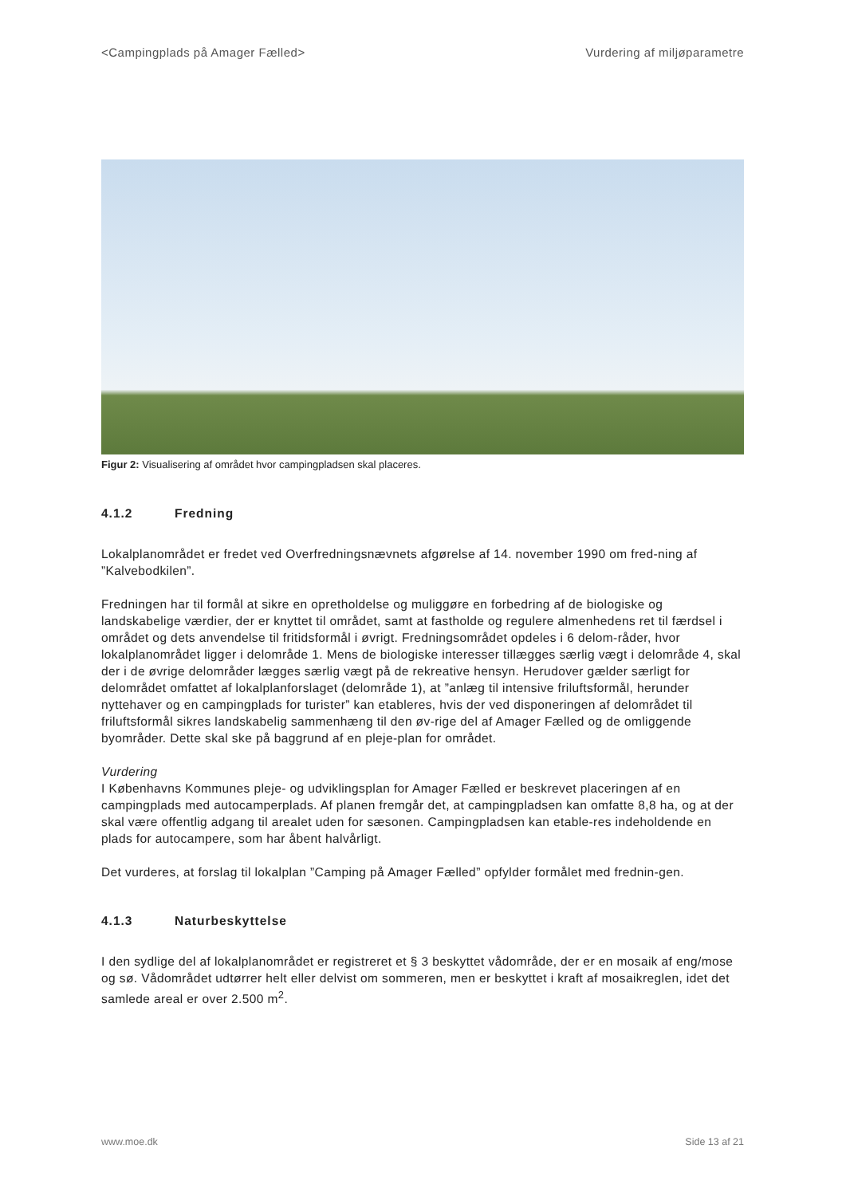<Campingplads på Amager Fælled> Vurdering af miljøparametre
Figur 2: Visualisering af området hvor campingpladsen skal placeres.
4.1.2 Fredning
Lokalplanområdet er fredet ved Overfredningsnævnets afgørelse af 14. november 1990 om fred-ning af ”Kalvebodkilen”.
Fredningen har til formål at sikre en opretholdelse og muliggøre en forbedring af de biologiske og landskabelige værdier, der er knyttet til området, samt at fastholde og regulere almenhedens ret til færdsel i området og dets anvendelse til fritidsformål i øvrigt. Fredningsområdet opdeles i 6 delom-råder, hvor lokalplanområdet ligger i delområde 1. Mens de biologiske interesser tillægges særlig vægt i delområde 4, skal der i de øvrige delområder lægges særlig vægt på de rekreative hensyn. Herudover gælder særligt for delområdet omfattet af lokalplanforslaget (delområde 1), at ”anlæg til intensive friluftsformål, herunder nyttehaver og en campingplads for turister” kan etableres, hvis der ved disponeringen af delområdet til friluftsformål sikres landskabelig sammenhæng til den øv-rige del af Amager Fælled og de omliggende byområder. Dette skal ske på baggrund af en pleje-plan for området.
Vurdering
I Københavns Kommunes pleje- og udviklingsplan for Amager Fælled er beskrevet placeringen af en campingplads med autocamperplads. Af planen fremgår det, at campingpladsen kan omfatte 8,8 ha, og at der skal være offentlig adgang til arealet uden for sæsonen. Campingpladsen kan etable-res indeholdende en plads for autocampere, som har åbent halvårligt.
Det vurderes, at forslag til lokalplan ”Camping på Amager Fælled” opfylder formålet med frednin-gen.
4.1.3 Naturbeskyttelse
I den sydlige del af lokalplanområdet er registreret et § 3 beskyttet vådområde, der er en mosaik af eng/mose og sø. Vådområdet udtørrer helt eller delvist om sommeren, men er beskyttet i kraft af mosaikreglen, idet det samlede areal er over 2.500 m<sup>2</sup>.
www.moe.dk Side 13 af 21